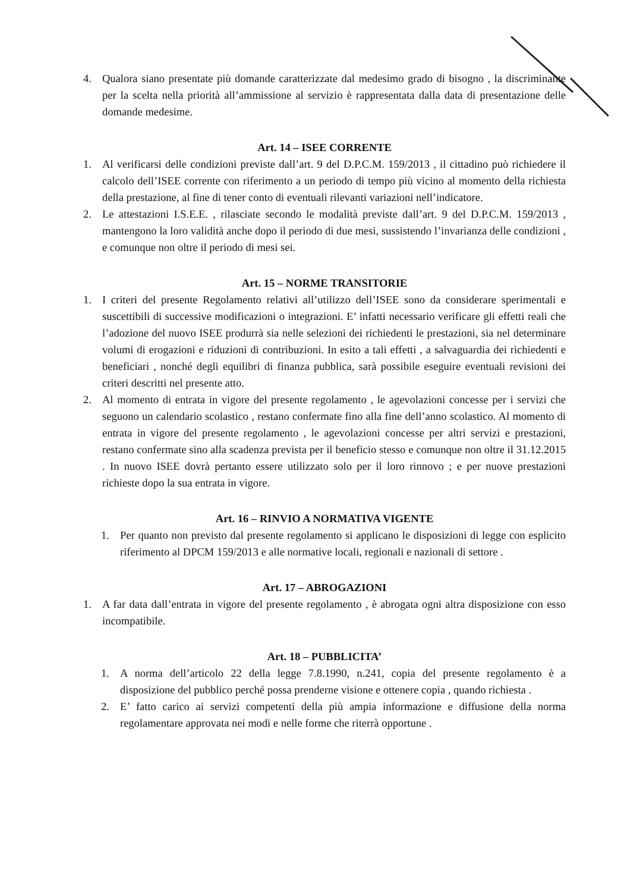4. Qualora siano presentate più domande caratterizzate dal medesimo grado di bisogno , la discriminante per la scelta nella priorità all’ammissione al servizio è rappresentata dalla data di presentazione delle domande medesime.
Art. 14 – ISEE CORRENTE
1. Al verificarsi delle condizioni previste dall’art. 9 del D.P.C.M. 159/2013 , il cittadino può richiedere il calcolo dell’ISEE corrente con riferimento a un periodo di tempo più vicino al momento della richiesta della prestazione, al fine di tener conto di eventuali rilevanti variazioni nell’indicatore.
2. Le attestazioni I.S.E.E. , rilasciate secondo le modalità previste dall’art. 9 del D.P.C.M. 159/2013 , mantengono la loro validità anche dopo il periodo di due mesi, sussistendo l’invarianza delle condizioni , e comunque non oltre il periodo di mesi sei.
Art. 15 – NORME TRANSITORIE
1. I criteri del presente Regolamento relativi all’utilizzo dell’ISEE sono da considerare sperimentali e suscettibili di successive modificazioni o integrazioni. E’ infatti necessario verificare gli effetti reali che l’adozione del nuovo ISEE produrrà sia nelle selezioni dei richiedenti le prestazioni, sia nel determinare volumi di erogazioni e riduzioni di contribuzioni. In esito a tali effetti , a salvaguardia dei richiedenti e beneficiari , nonché degli equilibri di finanza pubblica, sarà possibile eseguire eventuali revisioni dei criteri descritti nel presente atto.
2. Al momento di entrata in vigore del presente regolamento , le agevolazioni concesse per i servizi che seguono un calendario scolastico , restano confermate fino alla fine dell’anno scolastico. Al momento di entrata in vigore del presente regolamento , le agevolazioni concesse per altri servizi e prestazioni, restano confermate sino alla scadenza prevista per il beneficio stesso e comunque non oltre il 31.12.2015 . In nuovo ISEE dovrà pertanto essere utilizzato solo per il loro rinnovo ; e per nuove prestazioni richieste dopo la sua entrata in vigore.
Art. 16 – RINVIO A NORMATIVA VIGENTE
1. Per quanto non previsto dal presente regolamento si applicano le disposizioni di legge con esplicito riferimento al DPCM 159/2013 e alle normative locali, regionali e nazionali di settore .
Art. 17 – ABROGAZIONI
1. A far data dall’entrata in vigore del presente regolamento , è abrogata ogni altra disposizione con esso incompatibile.
Art. 18 – PUBBLICITA’
1. A norma dell’articolo 22 della legge 7.8.1990, n.241, copia del presente regolamento è a disposizione del pubblico perché possa prenderne visione e ottenere copia , quando richiesta .
2. E’ fatto carico ai servizi competenti della più ampia informazione e diffusione della norma regolamentare approvata nei modi e nelle forme che riterrà opportune .